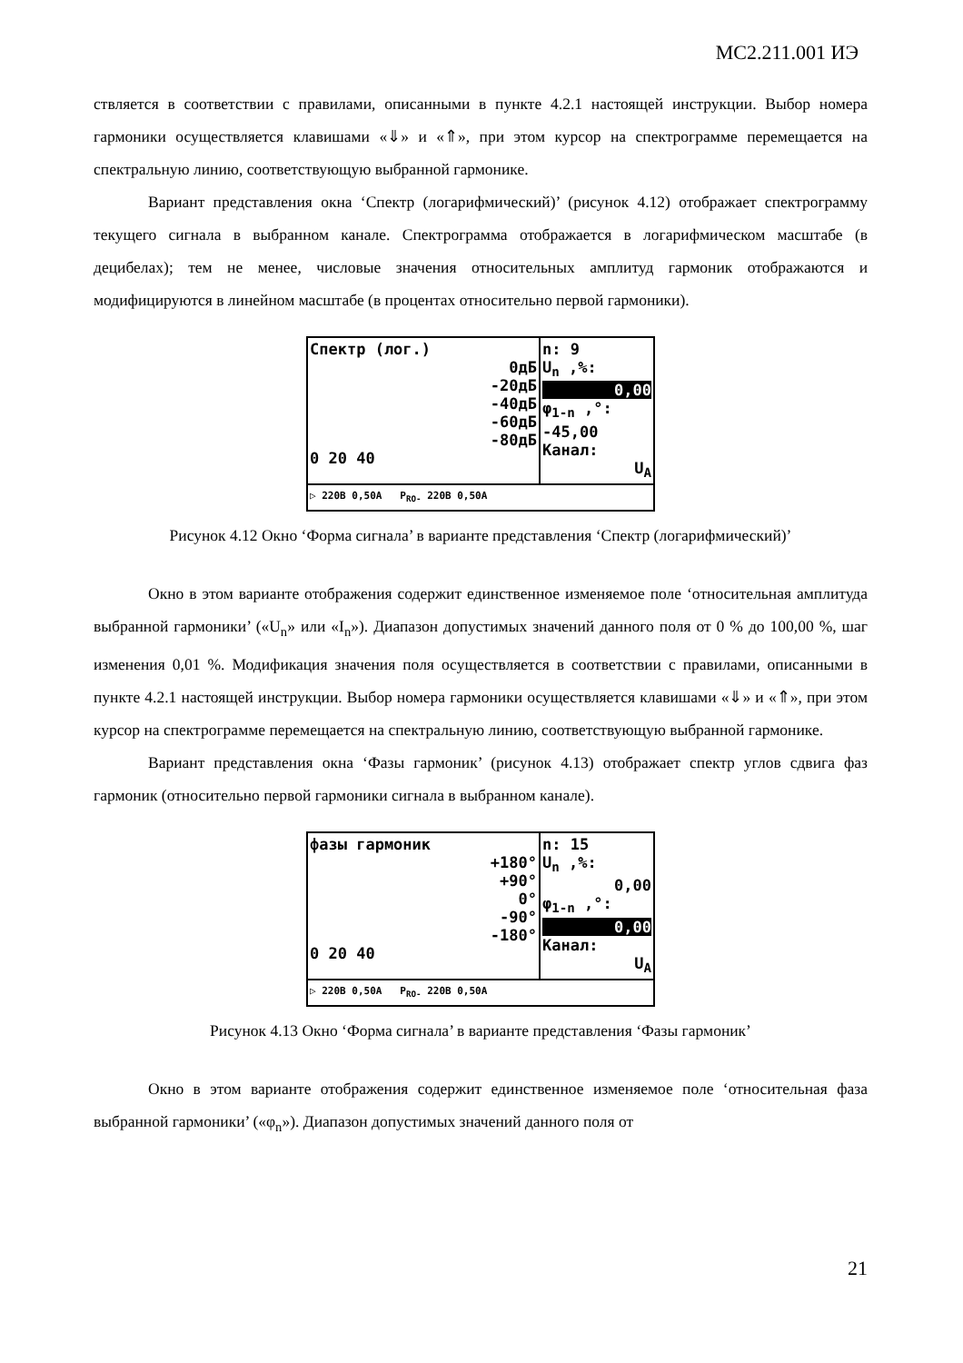МС2.211.001 ИЭ
ствляется в соответствии с правилами, описанными в пункте 4.2.1 настоящей инструкции. Выбор номера гармоники осуществляется клавишами «⇓» и «⇑», при этом курсор на спектрограмме перемещается на спектральную линию, соответствующую выбранной гармонике.
Вариант представления окна ‘Спектр (логарифмический)’ (рисунок 4.12) отображает спектрограмму текущего сигнала в выбранном канале. Спектрограмма отображается в логарифмическом масштабе (в децибелах); тем не менее, числовые значения относительных амплитуд гармоник отображаются и модифицируются в линейном масштабе (в процентах относительно первой гармоники).
Спектр (лог.)
0дБ
-20дБ
-40дБ
-60дБ
-80дБ
0 20 40
n: 9
U<sub>n</sub> ,%:
0,00
φ<sub>1-n</sub> ,°:
-45,00
Канал:
U<sub>A</sub>
▷ 220В 0,50А P<sub>RO-</sub> 220В 0,50А
Рисунок 4.12 Окно ‘Форма сигнала’ в варианте представления ‘Спектр (логарифмический)’
Окно в этом варианте отображения содержит единственное изменяемое поле ‘относительная амплитуда выбранной гармоники’ («U<sub>n</sub>» или «I<sub>n</sub>»). Диапазон допустимых значений данного поля от 0 % до 100,00 %, шаг изменения 0,01 %. Модификация значения поля осуществляется в соответствии с правилами, описанными в пункте 4.2.1 настоящей инструкции. Выбор номера гармоники осуществляется клавишами «⇓» и «⇑», при этом курсор на спектрограмме перемещается на спектральную линию, соответствующую выбранной гармонике.
Вариант представления окна ‘Фазы гармоник’ (рисунок 4.13) отображает спектр углов сдвига фаз гармоник (относительно первой гармоники сигнала в выбранном канале).
фазы гармоник
+180°
+90°
0°
-90°
-180°
0 20 40
n: 15
U<sub>n</sub> ,%:
0,00
φ<sub>1-n</sub> ,°:
0,00
Канал:
U<sub>A</sub>
▷ 220В 0,50А P<sub>RO-</sub> 220В 0,50А
Рисунок 4.13 Окно ‘Форма сигнала’ в варианте представления ‘Фазы гармоник’
Окно в этом варианте отображения содержит единственное изменяемое поле ‘относительная фаза выбранной гармоники’ («φ<sub>n</sub>»). Диапазон допустимых значений данного поля от
21